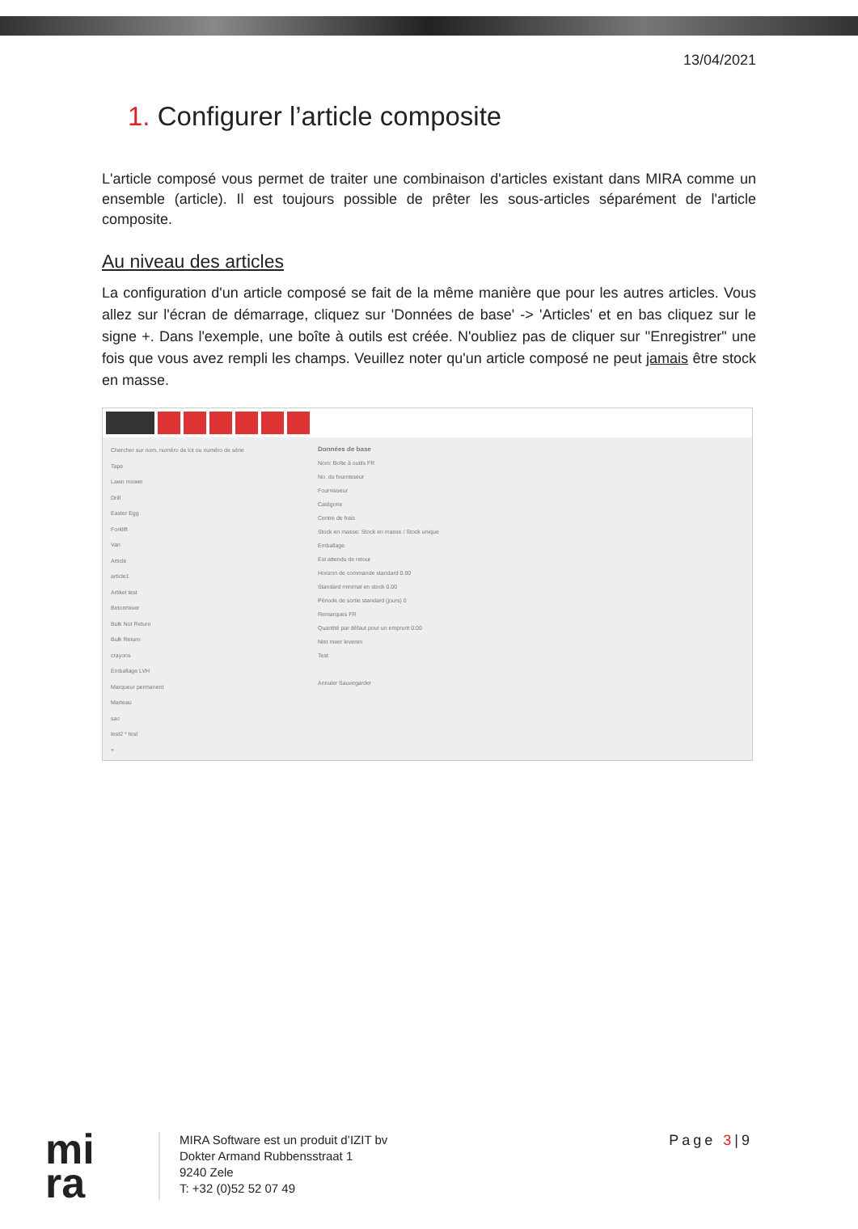13/04/2021
1. Configurer l’article composite
L'article composé vous permet de traiter une combinaison d'articles existant dans MIRA comme un ensemble (article). Il est toujours possible de prêter les sous-articles séparément de l'article composite.
Au niveau des articles
La configuration d'un article composé se fait de la même manière que pour les autres articles. Vous allez sur l'écran de démarrage, cliquez sur 'Données de base' -> 'Articles' et en bas cliquez sur le signe +. Dans l'exemple, une boîte à outils est créée. N'oubliez pas de cliquer sur "Enregistrer" une fois que vous avez rempli les champs. Veuillez noter qu'un article composé ne peut jamais être stock en masse.
Chercher sur nom, numéro de lot ou numéro de série
Tape
Lawn mower
Drill
Easter Egg
Forklift
Van
Article
article1
Artikel test
Betonmixer
Bulk Not Return
Bulk Return
crayons
Emballage LVH
Marqueur permanent
Marteau
sac
test2 * test
+
Données de base
Nom: Boîte à outils FR
No. du fournisseur
Fournisseur
Catégorie
Centre de frais
Stock en masse: Stock en masse / Stock unique
Emballage
Est attendu de retour
Horizon de commande standard 0.00
Standard minimal en stock 0.00
Période de sortie standard (jours) 0
Remarques FR
Quantité par défaut pour un emprunt 0.00
Niet meer leveren
Test
Annuler Sauvegarder
mi
ra
MIRA Software est un produit d’IZIT bv
Dokter Armand Rubbensstraat 1
9240 Zele
T: +32 (0)52 52 07 49
Page 3|9